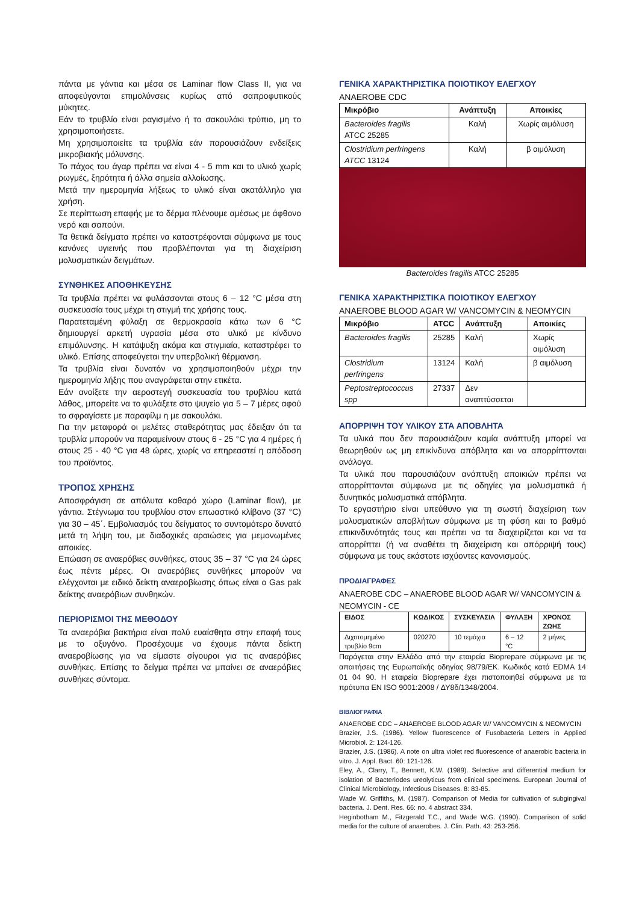πάντα με γάντια και μέσα σε Laminar flow Class II, για να αποφεύγονται επιμολύνσεις κυρίως από σαπροφυτικούς μύκητες.
Εάν το τρυβλίο είναι ραγισμένο ή το σακουλάκι τρύπιο, μη το χρησιμοποιήσετε.
Μη χρησιμοποιείτε τα τρυβλία εάν παρουσιάζουν ενδείξεις μικροβιακής μόλυνσης.
Το πάχος του άγαρ πρέπει να είναι 4 - 5 mm και το υλικό χωρίς ρωγμές, ξηρότητα ή άλλα σημεία αλλοίωσης.
Μετά την ημερομηνία λήξεως το υλικό είναι ακατάλληλο για χρήση.
Σε περίπτωση επαφής με το δέρμα πλένουμε αμέσως με άφθονο νερό και σαπούνι.
Τα θετικά δείγματα πρέπει να καταστρέφονται σύμφωνα με τους κανόνες υγιεινής που προβλέπονται για τη διαχείριση μολυσματικών δειγμάτων.
ΣΥΝΘΗΚΕΣ ΑΠΟΘΗΚΕΥΣΗΣ
Τα τρυβλία πρέπει να φυλάσσονται στους 6 – 12 °C μέσα στη συσκευασία τους μέχρι τη στιγμή της χρήσης τους.
Παρατεταμένη φύλαξη σε θερμοκρασία κάτω των 6 °C δημιουργεί αρκετή υγρασία μέσα στο υλικό με κίνδυνο επιμόλυνσης. Η κατάψυξη ακόμα και στιγμιαία, καταστρέφει το υλικό. Επίσης αποφεύγεται την υπερβολική θέρμανση.
Τα τρυβλία είναι δυνατόν να χρησιμοποιηθούν μέχρι την ημερομηνία λήξης που αναγράφεται στην ετικέτα.
Εάν ανοίξετε την αεροστεγή συσκευασία του τρυβλίου κατά λάθος, μπορείτε να το φυλάξετε στο ψυγείο για 5 – 7 μέρες αφού το σφραγίσετε με παραφίλμ η με σακουλάκι.
Για την μεταφορά οι μελέτες σταθερότητας μας έδειξαν ότι τα τρυβλία μπορούν να παραμείνουν στους 6 - 25 °C για 4 ημέρες ή στους 25 - 40 °C για 48 ώρες, χωρίς να επηρεαστεί η απόδοση του προϊόντος.
ΤΡΟΠΟΣ ΧΡΗΣΗΣ
Αποσφράγιση σε απόλυτα καθαρό χώρο (Laminar flow), με γάντια. Στέγνωμα του τρυβλίου στον επωαστικό κλίβανο (37 °C) για 30 – 45΄. Εμβολιασμός του δείγματος το συντομότερο δυνατό μετά τη λήψη του, με διαδοχικές αραιώσεις για μεμονωμένες αποικίες.
Επώαση σε αναερόβιες συνθήκες, στους 35 – 37 °C για 24 ώρες έως πέντε μέρες. Οι αναερόβιες συνθήκες μπορούν να ελέγχονται με ειδικό δείκτη αναεροβίωσης όπως είναι ο Gas pak δείκτης αναερόβιων συνθηκών.
ΠΕΡΙΟΡΙΣΜΟΙ ΤΗΣ ΜΕΘΟΔΟΥ
Τα αναερόβια βακτήρια είναι πολύ ευαίσθητα στην επαφή τους με το οξυγόνο. Προσέχουμε να έχουμε πάντα δείκτη αναεροβίωσης για να είμαστε σίγουροι για τις αναερόβιες συνθήκες. Επίσης το δείγμα πρέπει να μπαίνει σε αναερόβιες συνθήκες σύντομα.
ΓΕΝΙΚΑ ΧΑΡΑΚΤΗΡΙΣΤΙΚΑ ΠΟΙΟΤΙΚΟΥ ΕΛΕΓΧΟΥ
ANAEROBE CDC
| Μικρόβιο | Ανάπτυξη | Αποικίες |
| --- | --- | --- |
| Bacteroides fragilis ATCC 25285 | Καλή | Χωρίς αιμόλυση |
| Clostridium perfringens ATCC 13124 | Καλή | β αιμόλυση |
Bacteroides fragilis ATCC 25285
ΓΕΝΙΚΑ ΧΑΡΑΚΤΗΡΙΣΤΙΚΑ ΠΟΙΟΤΙΚΟΥ ΕΛΕΓΧΟΥ
ANAEROBE BLOOD AGAR W/ VANCOMYCIN & NEOMYCIN
| Μικρόβιο | ATCC | Ανάπτυξη | Αποικίες |
| --- | --- | --- | --- |
| Bacteroides fragilis | 25285 | Καλή | Χωρίς αιμόλυση |
| Clostridium perfringens | 13124 | Καλή | β αιμόλυση |
| Peptostreptococcus spp | 27337 | Δεν αναπτύσσεται | |
ΑΠΟΡΡΙΨΗ ΤΟΥ ΥΛΙΚΟΥ ΣΤΑ ΑΠΟΒΛΗΤΑ
Τα υλικά που δεν παρουσιάζουν καμία ανάπτυξη μπορεί να θεωρηθούν ως μη επικίνδυνα απόβλητα και να απορρίπτονται ανάλογα.
Τα υλικά που παρουσιάζουν ανάπτυξη αποικιών πρέπει να απορρίπτονται σύμφωνα με τις οδηγίες για μολυσματικά ή δυνητικός μολυσματικά απόβλητα.
Το εργαστήριο είναι υπεύθυνο για τη σωστή διαχείριση των μολυσματικών αποβλήτων σύμφωνα με τη φύση και το βαθμό επικινδυνότητάς τους και πρέπει να τα διαχειρίζεται και να τα απορρίπτει (ή να αναθέτει τη διαχείριση και απόρριψή τους) σύμφωνα με τους εκάστοτε ισχύοντες κανονισμούς.
ΠΡΟΔΙΑΓΡΑΦΕΣ
ANAEROBE CDC – ANAEROBE BLOOD AGAR W/ VANCOMYCIN & NEOMYCIN - CE
| ΕΙΔΟΣ | ΚΩΔΙΚΟΣ | ΣΥΣΚΕΥΑΣΙΑ | ΦΥΛΑΞΗ | ΧΡΟΝΟΣ ΖΩΗΣ |
| --- | --- | --- | --- | --- |
| Διχοτομημένο τρυβλίο 9cm | 020270 | 10 τεμάχια | 6 – 12 °C | 2 μήνες |
Παράγεται στην Ελλάδα από την εταιρεία Bioprepare σύμφωνα με τις απαιτήσεις της Ευρωπαϊκής οδηγίας 98/79/ΕΚ. Κωδικός κατά EDMA 14 01 04 90. Η εταιρεία Bioprepare έχει πιστοποιηθεί σύμφωνα με τα πρότυπα EN ISO 9001:2008 / ΔΥ8δ/1348/2004.
ΒΙΒΛΙΟΓΡΑΦΙΑ
ANAEROBE CDC – ANAEROBE BLOOD AGAR W/ VANCOMYCIN & NEOMYCIN
Brazier, J.S. (1986). Yellow fluorescence of Fusobacteria Letters in Applied Microbiol. 2: 124-126.
Brazier, J.S. (1986). A note on ultra violet red fluorescence of anaerobic bacteria in vitro. J. Appl. Bact. 60: 121-126.
Eley, A., Clarry, T., Bennett, K.W. (1989). Selective and differential medium for isolation of Bacteriodes ureolyticus from clinical specimens. European Journal of Clinical Microbiology, Infectious Diseases. 8: 83-85.
Wade W. Griffiths, M. (1987). Comparison of Media for cultivation of subgingival bacteria. J. Dent. Res. 66: no. 4 abstract 334.
Heginbotham M., Fitzgerald T.C., and Wade W.G. (1990). Comparison of solid media for the culture of anaerobes. J. Clin. Path. 43: 253-256.